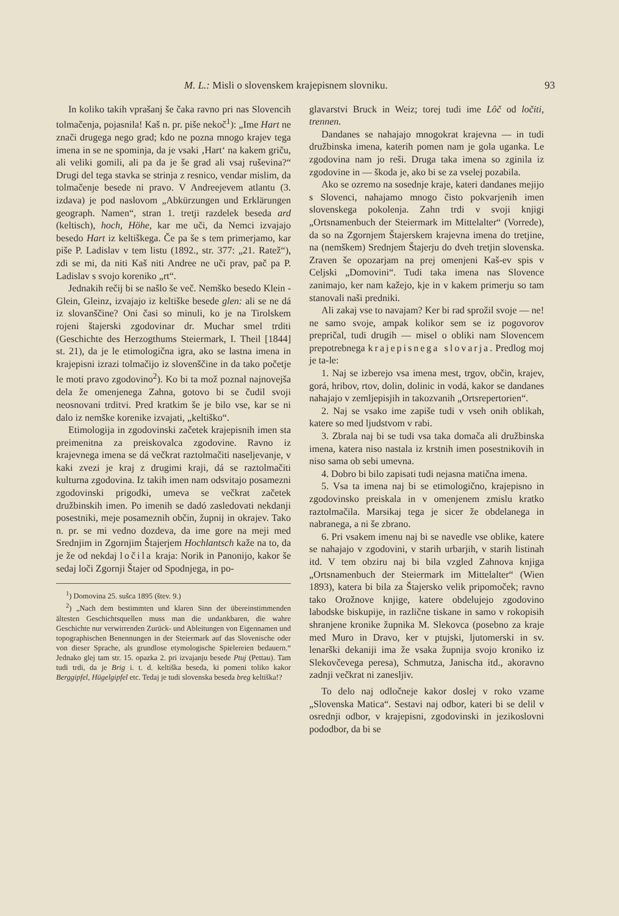M. L.: Misli o slovenskem krajepisnem slovniku. 93
In koliko takih vprašanj še čaka ravno pri nas Slovencih tolmačenja, pojasnila! Kaš n. pr. piše nekoč<sup>1</sup>): „Ime Hart ne znači drugega nego grad; kdo ne pozna mnogo krajev tega imena in se ne spominja, da je vsaki ‚Hart‘ na kakem griču, ali veliki gomili, ali pa da je še grad ali vsaj ruševina?“ Drugi del tega stavka se strinja z resnico, vendar mislim, da tolmačenje besede ni pravo. V Andreejevem atlantu (3. izdava) je pod naslovom „Abkürzungen und Erklärungen geograph. Namen“, stran 1. tretji razdelek beseda ard (keltisch), hoch, Höhe, kar me uči, da Nemci izvajajo besedo Hart iz keltiškega. Če pa še s tem primerjamo, kar piše P. Ladislav v tem listu (1892., str. 377: „21. Ratež“), zdi se mi, da niti Kaš niti Andree ne uči prav, pač pa P. Ladislav s svojo koreniko „rt“.
Jednakih rečij bi se našlo še več. Nemško besedo Klein - Glein, Gleinz, izvajajo iz keltiške besede glen: ali se ne dá iz slovanščine? Oni časi so minuli, ko je na Tirolskem rojeni štajerski zgodovinar dr. Muchar smel trditi (Geschichte des Herzogthums Steiermark, I. Theil [1844] st. 21), da je le etimologična igra, ako se lastna imena in krajepisni izrazi tolmačijo iz slovenščine in da tako početje le moti pravo zgodovino<sup>2</sup>). Ko bi ta mož poznal najnovejša dela že omenjenega Zahna, gotovo bi se čudil svoji neosnovani trditvi. Pred kratkim še je bilo vse, kar se ni dalo iz nemške korenike izvajati, „keltiško“.
Etimologija in zgodovinski začetek krajepisnih imen sta preimenitna za preiskovalca zgodovine. Ravno iz krajevnega imena se dá večkrat raztolmačiti naseljevanje, v kaki zvezi je kraj z drugimi kraji, dá se raztolmačiti kulturna zgodovina. Iz takih imen nam odsvitajo posamezni zgodovinski prigodki, umeva se večkrat začetek družbinskih imen. Po imenih se dadó zasledovati nekdanji posestniki, meje posameznih občin, župnij in okrajev. Tako n. pr. se mi vedno dozdeva, da ime gore na meji med Srednjim in Zgornjim Štajerjem Hochlantsch kaže na to, da je že od nekdaj ločila kraja: Norik in Panonijo, kakor še sedaj loči Zgornji Štajer od Spodnjega, in po-
<sup>1</sup>) Domovina 25. sušca 1895 (štev. 9.)
<sup>2</sup>) „Nach dem bestimmten und klaren Sinn der übereinstimmenden ältesten Geschichtsquellen muss man die undankbaren, die wahre Geschichte nur verwirrenden Zurück- und Ableitungen von Eigennamen und topographischen Benennungen in der Steiermark auf das Slovenische oder von dieser Sprache, als grundlose etymologische Spielereien bedauern.“ Jednako glej tam str. 15. opazka 2. pri izvajanju besede Ptuj (Pettau). Tam tudi trdi, da je Brig i. t. d. keltiška beseda, ki pomeni toliko kakor Berggipfel, Hügelgipfel etc. Tedaj je tudi slovenska beseda breg keltiška!?
glavarstvi Bruck in Weiz; torej tudi ime Lôč od ločiti, trennen.
Dandanes se nahajajo mnogokrat krajevna — in tudi družbinska imena, katerih pomen nam je gola uganka. Le zgodovina nam jo reši. Druga taka imena so zginila iz zgodovine in — škoda je, ako bi se za vselej pozabila.
Ako se ozremo na sosednje kraje, kateri dandanes mejijo s Slovenci, nahajamo mnogo čisto pokvarjenih imen slovenskega pokolenja. Zahn trdi v svoji knjigi „Ortsnamenbuch der Steiermark im Mittelalter“ (Vorrede), da so na Zgornjem Štajerskem krajevna imena do tretjine, na (nemškem) Srednjem Štajerju do dveh tretjin slovenska. Zraven še opozarjam na prej omenjeni Kaš-ev spis v Celjski „Domovini“. Tudi taka imena nas Slovence zanimajo, ker nam kažejo, kje in v kakem primerju so tam stanovali naši predniki.
Ali zakaj vse to navajam? Ker bi rad sprožil svoje — ne! ne samo svoje, ampak kolikor sem se iz pogovorov prepričal, tudi drugih — misel o obliki nam Slovencem prepotrebnega krajepisnega slovarja. Predlog moj je ta-le:
1. Naj se izberejo vsa imena mest, trgov, občin, krajev, gorá, hribov, rtov, dolin, dolinic in vodá, kakor se dandanes nahajajo v zemljepisjih in takozvanih „Ortsrepertorien“.
2. Naj se vsako ime zapiše tudi v vseh onih oblikah, katere so med ljudstvom v rabi.
3. Zbrala naj bi se tudi vsa taka domača ali družbinska imena, katera niso nastala iz krstnih imen posestnikovih in niso sama ob sebi umevna.
4. Dobro bi bilo zapisati tudi nejasna matična imena.
5. Vsa ta imena naj bi se etimologično, krajepisno in zgodovinsko preiskala in v omenjenem zmislu kratko raztolmačila. Marsikaj tega je sicer že obdelanega in nabranega, a ni še zbrano.
6. Pri vsakem imenu naj bi se navedle vse oblike, katere se nahajajo v zgodovini, v starih urbarjih, v starih listinah itd. V tem obziru naj bi bila vzgled Zahnova knjiga „Ortsnamenbuch der Steiermark im Mittelalter“ (Wien 1893), katera bi bila za Štajersko velik pripomoček; ravno tako Orožnove knjige, katere obdelujejo zgodovino labodske biskupije, in različne tiskane in samo v rokopisih shranjene kronike župnika M. Slekovca (posebno za kraje med Muro in Dravo, ker v ptujski, ljutomerski in sv. lenarški dekaniji ima že vsaka župnija svojo kroniko iz Slekovčevega peresa), Schmutza, Janischa itd., akoravno zadnji večkrat ni zanesljiv.
To delo naj odločneje kakor doslej v roko vzame „Slovenska Matica“. Sestavi naj odbor, kateri bi se delil v osrednji odbor, v krajepisni, zgodovinski in jezikoslovni pododbor, da bi se